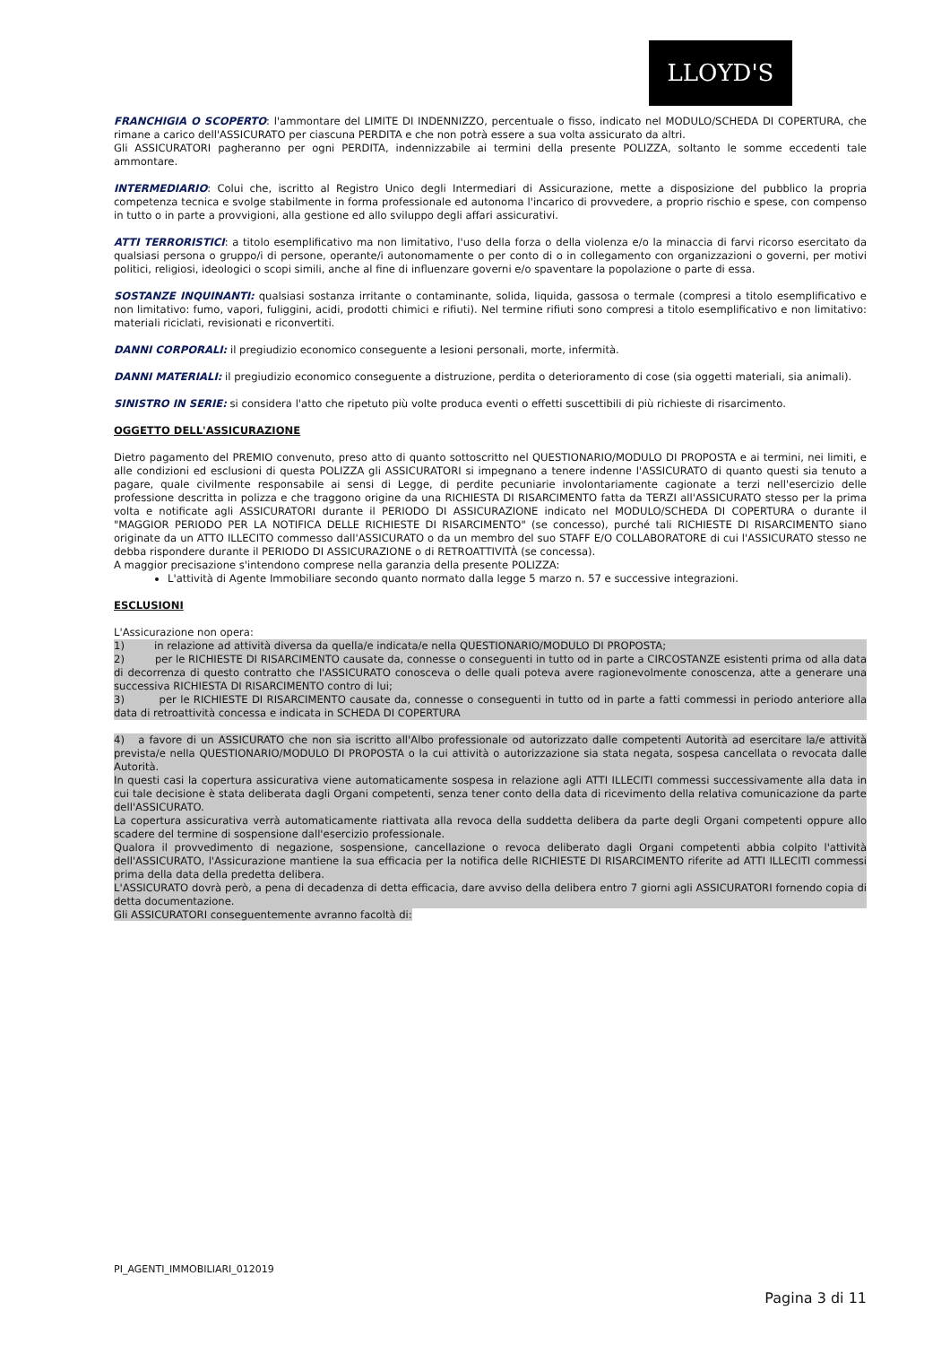LLOYD'S
FRANCHIGIA O SCOPERTO: l'ammontare del LIMITE DI INDENNIZZO, percentuale o fisso, indicato nel MODULO/SCHEDA DI COPERTURA, che rimane a carico dell'ASSICURATO per ciascuna PERDITA e che non potrà essere a sua volta assicurato da altri.
Gli ASSICURATORI pagheranno per ogni PERDITA, indennizzabile ai termini della presente POLIZZA, soltanto le somme eccedenti tale ammontare.
INTERMEDIARIO: Colui che, iscritto al Registro Unico degli Intermediari di Assicurazione, mette a disposizione del pubblico la propria competenza tecnica e svolge stabilmente in forma professionale ed autonoma l'incarico di provvedere, a proprio rischio e spese, con compenso in tutto o in parte a provvigioni, alla gestione ed allo sviluppo degli affari assicurativi.
ATTI TERRORISTICI: a titolo esemplificativo ma non limitativo, l'uso della forza o della violenza e/o la minaccia di farvi ricorso esercitato da qualsiasi persona o gruppo/i di persone, operante/i autonomamente o per conto di o in collegamento con organizzazioni o governi, per motivi politici, religiosi, ideologici o scopi simili, anche al fine di influenzare governi e/o spaventare la popolazione o parte di essa.
SOSTANZE INQUINANTI: qualsiasi sostanza irritante o contaminante, solida, liquida, gassosa o termale (compresi a titolo esemplificativo e non limitativo: fumo, vapori, fuliggini, acidi, prodotti chimici e rifiuti). Nel termine rifiuti sono compresi a titolo esemplificativo e non limitativo: materiali riciclati, revisionati e riconvertiti.
DANNI CORPORALI: il pregiudizio economico conseguente a lesioni personali, morte, infermità.
DANNI MATERIALI: il pregiudizio economico conseguente a distruzione, perdita o deterioramento di cose (sia oggetti materiali, sia animali).
SINISTRO IN SERIE: si considera l'atto che ripetuto più volte produca eventi o effetti suscettibili di più richieste di risarcimento.
OGGETTO DELL'ASSICURAZIONE
Dietro pagamento del PREMIO convenuto, preso atto di quanto sottoscritto nel QUESTIONARIO/MODULO DI PROPOSTA e ai termini, nei limiti, e alle condizioni ed esclusioni di questa POLIZZA gli ASSICURATORI si impegnano a tenere indenne l'ASSICURATO di quanto questi sia tenuto a pagare, quale civilmente responsabile ai sensi di Legge, di perdite pecuniarie involontariamente cagionate a terzi nell'esercizio delle professione descritta in polizza e che traggono origine da una RICHIESTA DI RISARCIMENTO fatta da TERZI all'ASSICURATO stesso per la prima volta e notificate agli ASSICURATORI durante il PERIODO DI ASSICURAZIONE indicato nel MODULO/SCHEDA DI COPERTURA o durante il "MAGGIOR PERIODO PER LA NOTIFICA DELLE RICHIESTE DI RISARCIMENTO" (se concesso), purché tali RICHIESTE DI RISARCIMENTO siano originate da un ATTO ILLECITO commesso dall'ASSICURATO o da un membro del suo STAFF E/O COLLABORATORE di cui l'ASSICURATO stesso ne debba rispondere durante il PERIODO DI ASSICURAZIONE o di RETROATTIVITÀ (se concessa).
A maggior precisazione s'intendono comprese nella garanzia della presente POLIZZA:
L'attività di Agente Immobiliare secondo quanto normato dalla legge 5 marzo n. 57 e successive integrazioni.
ESCLUSIONI
L'Assicurazione non opera:
1) in relazione ad attività diversa da quella/e indicata/e nella QUESTIONARIO/MODULO DI PROPOSTA;
2) per le RICHIESTE DI RISARCIMENTO causate da, connesse o conseguenti in tutto od in parte a CIRCOSTANZE esistenti prima od alla data di decorrenza di questo contratto che l'ASSICURATO conosceva o delle quali poteva avere ragionevolmente conoscenza, atte a generare una successiva RICHIESTA DI RISARCIMENTO contro di lui;
3) per le RICHIESTE DI RISARCIMENTO causate da, connesse o conseguenti in tutto od in parte a fatti commessi in periodo anteriore alla data di retroattività concessa e indicata in SCHEDA DI COPERTURA
4) a favore di un ASSICURATO che non sia iscritto all'Albo professionale od autorizzato dalle competenti Autorità ad esercitare la/e attività prevista/e nella QUESTIONARIO/MODULO DI PROPOSTA o la cui attività o autorizzazione sia stata negata, sospesa cancellata o revocata dalle Autorità.
In questi casi la copertura assicurativa viene automaticamente sospesa in relazione agli ATTI ILLECITI commessi successivamente alla data in cui tale decisione è stata deliberata dagli Organi competenti, senza tener conto della data di ricevimento della relativa comunicazione da parte dell'ASSICURATO.
La copertura assicurativa verrà automaticamente riattivata alla revoca della suddetta delibera da parte degli Organi competenti oppure allo scadere del termine di sospensione dall'esercizio professionale.
Qualora il provvedimento di negazione, sospensione, cancellazione o revoca deliberato dagli Organi competenti abbia colpito l'attività dell'ASSICURATO, l'Assicurazione mantiene la sua efficacia per la notifica delle RICHIESTE DI RISARCIMENTO riferite ad ATTI ILLECITI commessi prima della data della predetta delibera.
L'ASSICURATO dovrà però, a pena di decadenza di detta efficacia, dare avviso della delibera entro 7 giorni agli ASSICURATORI fornendo copia di detta documentazione.
Gli ASSICURATORI conseguentemente avranno facoltà di:
PI_AGENTI_IMMOBILIARI_012019
Pagina 3 di 11